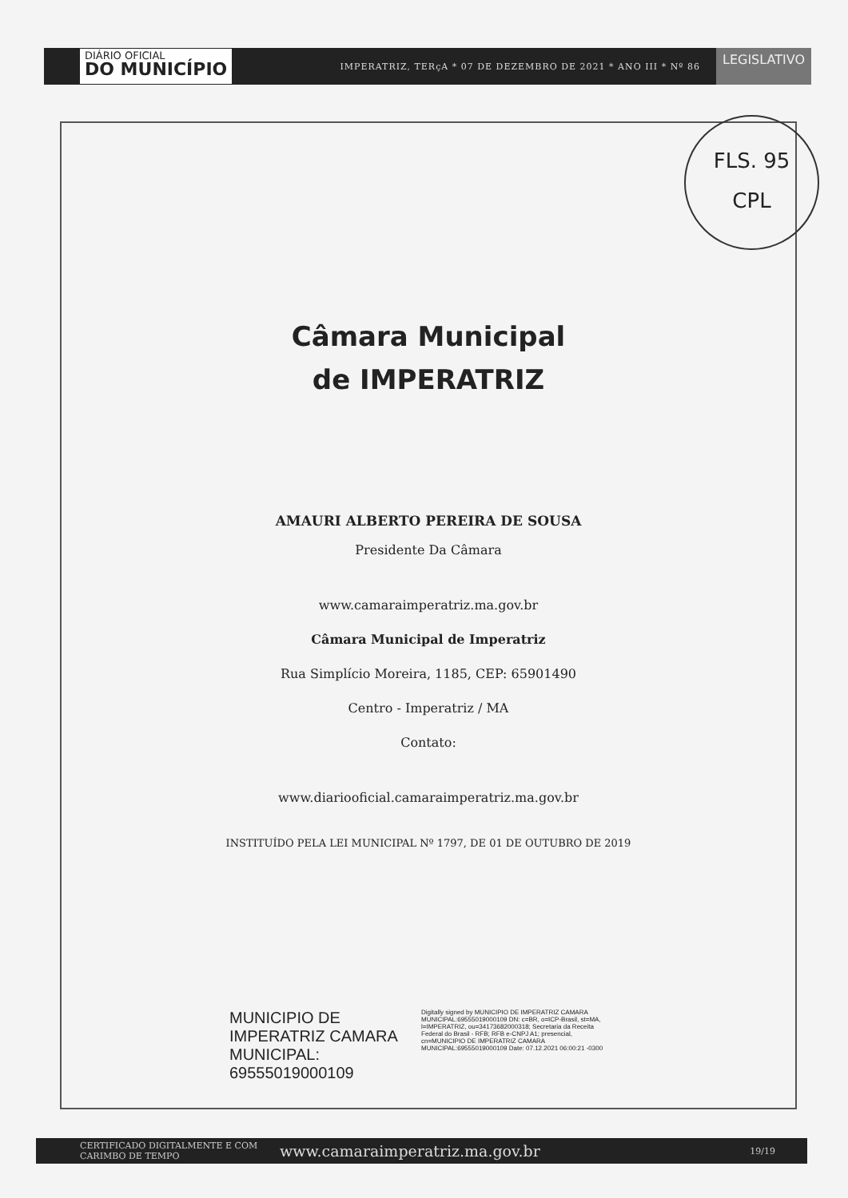DIÁRIO OFICIAL
DO MUNICÍPIO
IMPERATRIZ, TERçA * 07 DE DEZEMBRO DE 2021 * ANO III * Nº 86
LEGISLATIVO
FLS. 95
CPL
Câmara Municipal
de IMPERATRIZ
AMAURI ALBERTO PEREIRA DE SOUSA
Presidente Da Câmara
www.camaraimperatriz.ma.gov.br
Câmara Municipal de Imperatriz
Rua Simplício Moreira, 1185, CEP: 65901490
Centro - Imperatriz / MA
Contato:
www.diariooficial.camaraimperatriz.ma.gov.br
INSTITUÍDO PELA LEI MUNICIPAL Nº 1797, DE 01 DE OUTUBRO DE 2019
MUNICIPIO DE IMPERATRIZ CAMARA MUNICIPAL: 69555019000109
Digitally signed by MUNICIPIO DE IMPERATRIZ CAMARA MUNICIPAL:69555019000109 DN: c=BR, o=ICP-Brasil, st=MA, l=IMPERATRIZ, ou=34173682000318; Secretaria da Receita Federal do Brasil - RFB; RFB e-CNPJ A1; presencial, cn=MUNICIPIO DE IMPERATRIZ CAMARA MUNICIPAL:69555019000109 Date: 07.12.2021 06:00:21 -0300
CERTIFICADO DIGITALMENTE E COM CARIMBO DE TEMPO
www.camaraimperatriz.ma.gov.br
19/19